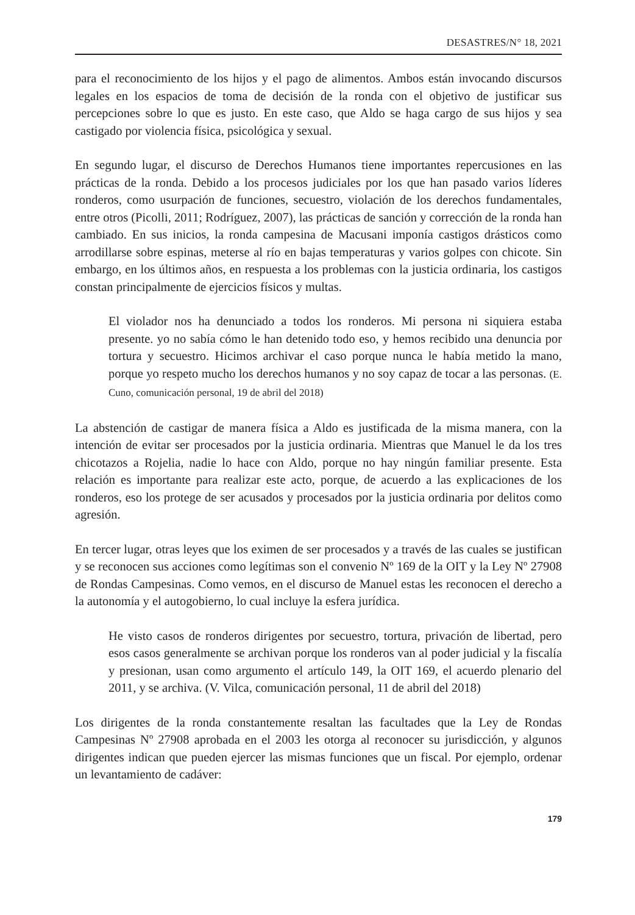DESASTRES/N° 18, 2021
para el reconocimiento de los hijos y el pago de alimentos. Ambos están invocando discursos legales en los espacios de toma de decisión de la ronda con el objetivo de justificar sus percepciones sobre lo que es justo. En este caso, que Aldo se haga cargo de sus hijos y sea castigado por violencia física, psicológica y sexual.
En segundo lugar, el discurso de Derechos Humanos tiene importantes repercusiones en las prácticas de la ronda. Debido a los procesos judiciales por los que han pasado varios líderes ronderos, como usurpación de funciones, secuestro, violación de los derechos fundamentales, entre otros (Picolli, 2011; Rodríguez, 2007), las prácticas de sanción y corrección de la ronda han cambiado. En sus inicios, la ronda campesina de Macusani imponía castigos drásticos como arrodillarse sobre espinas, meterse al río en bajas temperaturas y varios golpes con chicote. Sin embargo, en los últimos años, en respuesta a los problemas con la justicia ordinaria, los castigos constan principalmente de ejercicios físicos y multas.
El violador nos ha denunciado a todos los ronderos. Mi persona ni siquiera estaba presente. yo no sabía cómo le han detenido todo eso, y hemos recibido una denuncia por tortura y secuestro. Hicimos archivar el caso porque nunca le había metido la mano, porque yo respeto mucho los derechos humanos y no soy capaz de tocar a las personas. (E. Cuno, comunicación personal, 19 de abril del 2018)
La abstención de castigar de manera física a Aldo es justificada de la misma manera, con la intención de evitar ser procesados por la justicia ordinaria. Mientras que Manuel le da los tres chicotazos a Rojelia, nadie lo hace con Aldo, porque no hay ningún familiar presente. Esta relación es importante para realizar este acto, porque, de acuerdo a las explicaciones de los ronderos, eso los protege de ser acusados y procesados por la justicia ordinaria por delitos como agresión.
En tercer lugar, otras leyes que los eximen de ser procesados y a través de las cuales se justifican y se reconocen sus acciones como legítimas son el convenio Nº 169 de la OIT y la Ley Nº 27908 de Rondas Campesinas. Como vemos, en el discurso de Manuel estas les reconocen el derecho a la autonomía y el autogobierno, lo cual incluye la esfera jurídica.
He visto casos de ronderos dirigentes por secuestro, tortura, privación de libertad, pero esos casos generalmente se archivan porque los ronderos van al poder judicial y la fiscalía y presionan, usan como argumento el artículo 149, la OIT 169, el acuerdo plenario del 2011, y se archiva. (V. Vilca, comunicación personal, 11 de abril del 2018)
Los dirigentes de la ronda constantemente resaltan las facultades que la Ley de Rondas Campesinas Nº 27908 aprobada en el 2003 les otorga al reconocer su jurisdicción, y algunos dirigentes indican que pueden ejercer las mismas funciones que un fiscal. Por ejemplo, ordenar un levantamiento de cadáver:
179